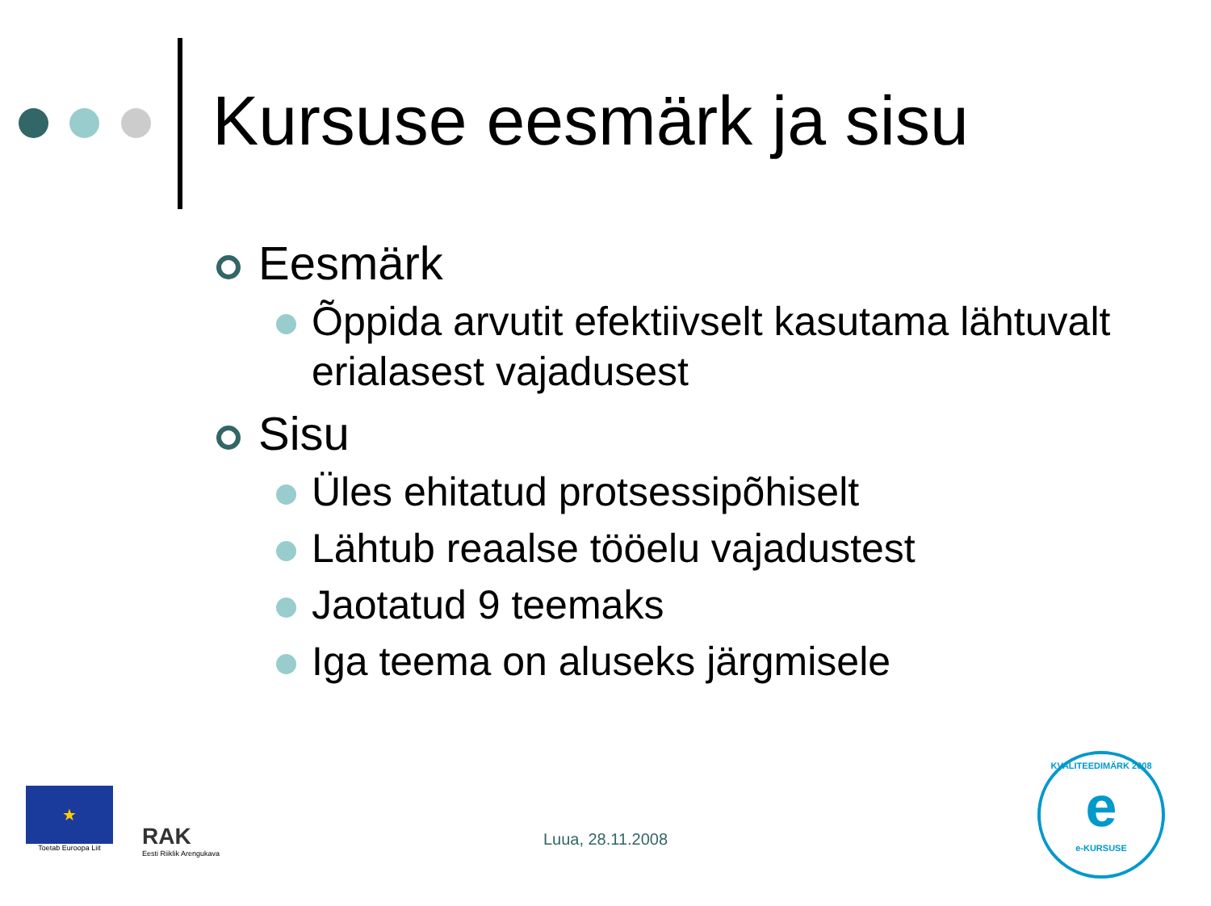Kursuse eesmärk ja sisu
Eesmärk
Õppida arvutit efektiivselt kasutama lähtuvalt erialasest vajadusest
Sisu
Üles ehitatud protsessipõhiselt
Lähtub reaalse tööelu vajadustest
Jaotatud 9 teemaks
Iga teema on aluseks järgmisele
★
Toetab Euroopa Liit
RAK
Eesti Riiklik Arengukava
Luua, 28.11.2008
KVALITEEDIMÄRK 2008
e
e-KURSUSE